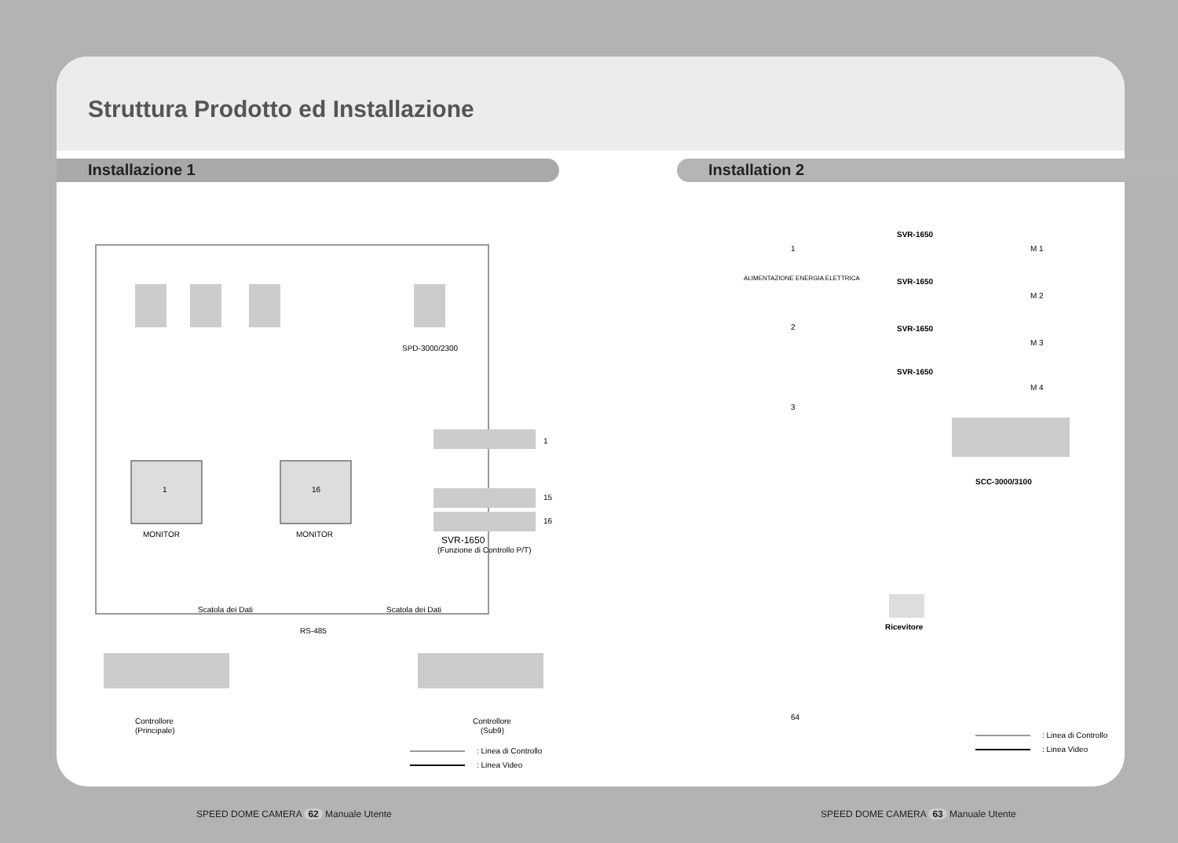Struttura Prodotto ed Installazione
Installazione 1
SPD-3000/2300
1
16
MONITOR
MONITOR
1
15
16
SVR-1650
(Funzione di Controllo P/T)
Scatola dei Dati
Scatola dei Dati
RS-485
Controllore
(Principale)
Controllore
(Sub9)
: Linea di Controllo
: Linea Video
Installation 2
SVR-1650
SVR-1650
SVR-1650
SVR-1650
M 1
M 2
M 3
M 4
1
2
3
64
ALIMENTAZIONE ENERGIA ELETTRICA
SCC-3000/3100
Ricevitore
: Linea di Controllo
: Linea Video
SPEED DOME CAMERA 62 Manuale Utente
SPEED DOME CAMERA 63 Manuale Utente